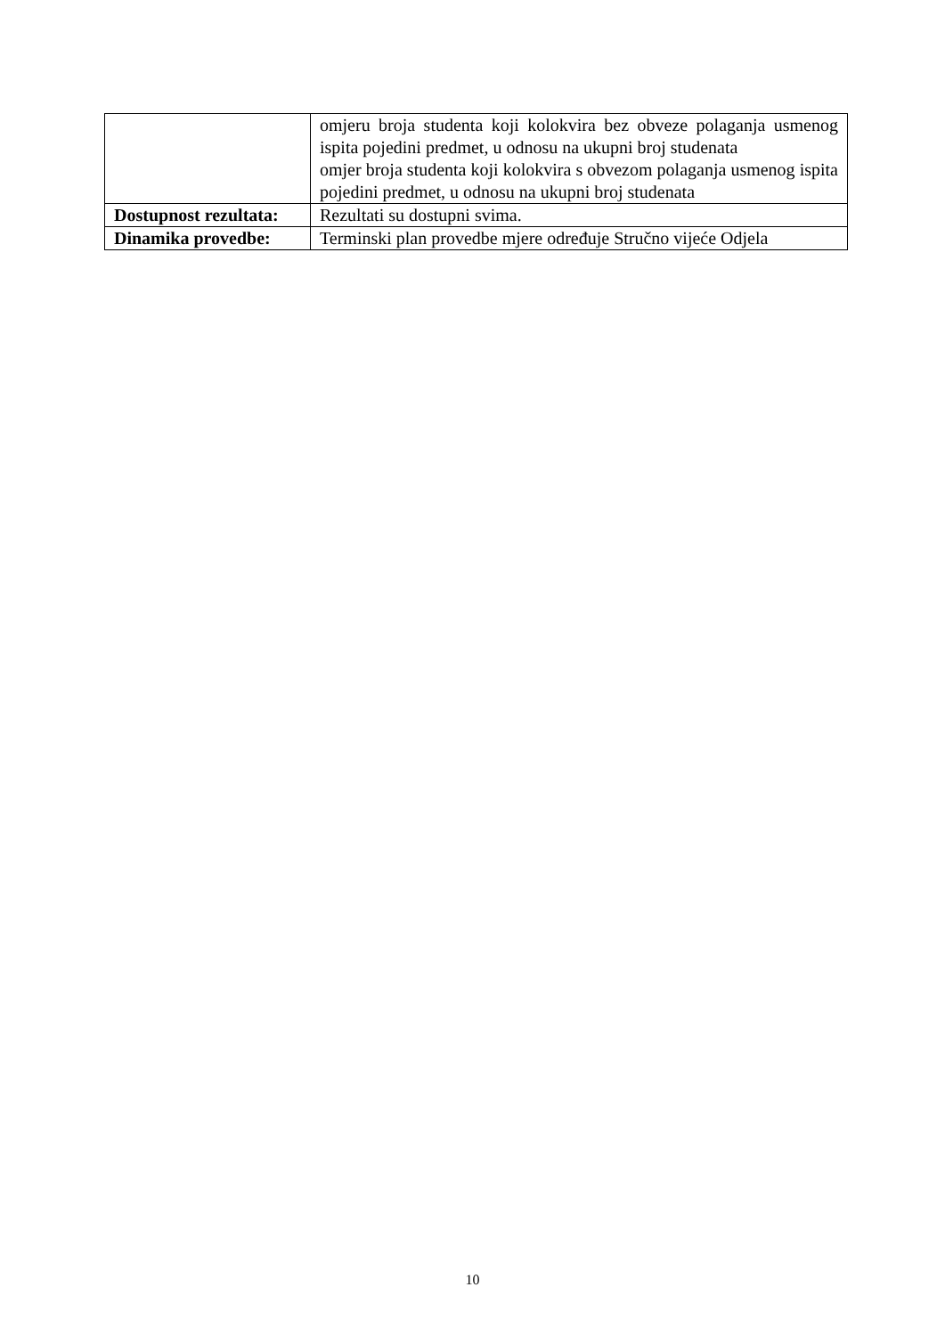| | omjeru broja studenta koji kolokvira bez obveze polaganja usmenog ispita pojedini predmet, u odnosu na ukupni broj studenata omjer broja studenta koji kolokvira s obvezom polaganja usmenog ispita pojedini predmet, u odnosu na ukupni broj studenata |
| Dostupnost rezultata: | Rezultati su dostupni svima. |
| Dinamika provedbe: | Terminski plan provedbe mjere određuje Stručno vijeće Odjela |
10